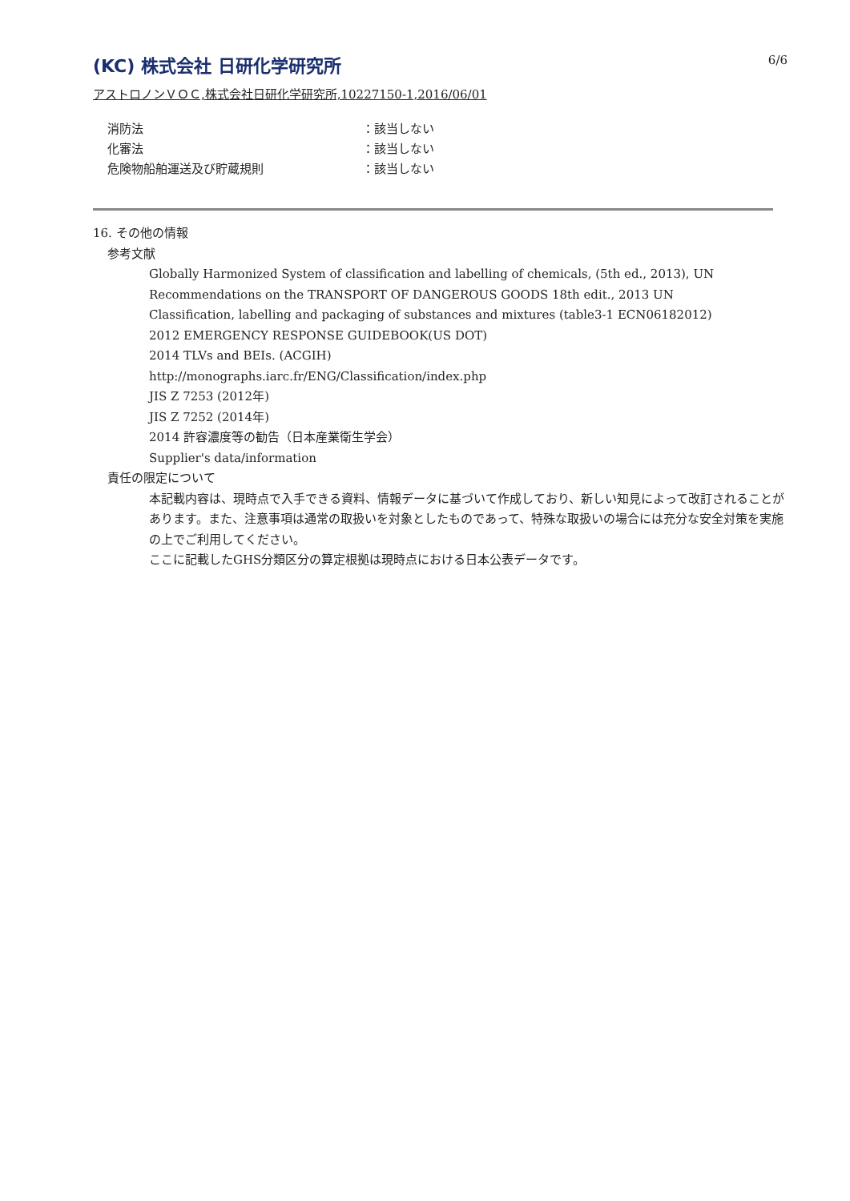6/6
(KC) 株式会社 日研化学研究所
アストロノンＶＯＣ,株式会社日研化学研究所,10227150-1,2016/06/01
消防法 ：該当しない
化審法 ：該当しない
危険物船舶運送及び貯蔵規則 ：該当しない
16. その他の情報
参考文献
Globally Harmonized System of classification and labelling of chemicals, (5th ed., 2013), UN Recommendations on the TRANSPORT OF DANGEROUS GOODS 18th edit., 2013 UN
Classification, labelling and packaging of substances and mixtures (table3-1 ECN06182012)
2012 EMERGENCY RESPONSE GUIDEBOOK(US DOT)
2014 TLVs and BEIs. (ACGIH)
http://monographs.iarc.fr/ENG/Classification/index.php
JIS Z 7253 (2012年)
JIS Z 7252 (2014年)
2014 許容濃度等の勧告（日本産業衛生学会）
Supplier's data/information
責任の限定について
本記載内容は、現時点で入手できる資料、情報データに基づいて作成しており、新しい知見によって改訂されることがあります。また、注意事項は通常の取扱いを対象としたものであって、特殊な取扱いの場合には充分な安全対策を実施の上でご利用してください。
ここに記載したGHS分類区分の算定根拠は現時点における日本公表データです。